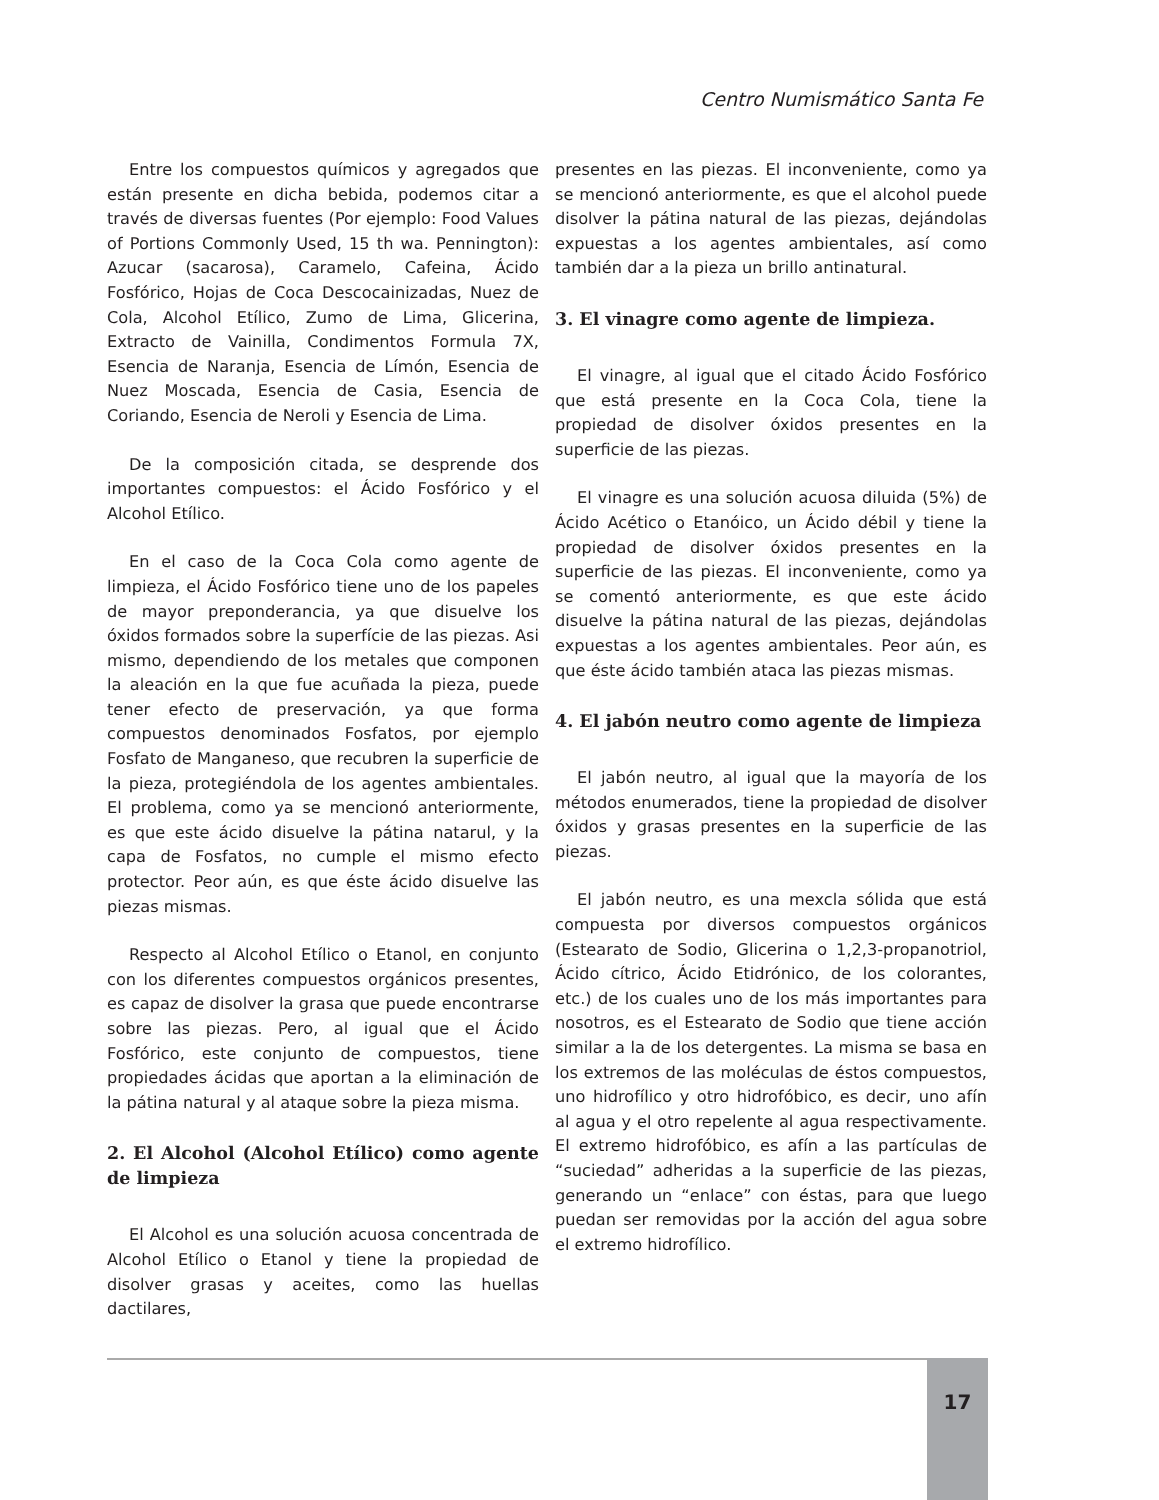Centro Numismático Santa Fe
Entre los compuestos químicos y agregados que están presente en dicha bebida, podemos citar a través de diversas fuentes (Por ejemplo: Food Values of Portions Commonly Used, 15 th wa. Pennington): Azucar (sacarosa), Caramelo, Cafeina, Ácido Fosfórico, Hojas de Coca Descocainizadas, Nuez de Cola, Alcohol Etílico, Zumo de Lima, Glicerina, Extracto de Vainilla, Condimentos Formula 7X, Esencia de Naranja, Esencia de Límón, Esencia de Nuez Moscada, Esencia de Casia, Esencia de Coriando, Esencia de Neroli y Esencia de Lima.
De la composición citada, se desprende dos importantes compuestos: el Ácido Fosfórico y el Alcohol Etílico.
En el caso de la Coca Cola como agente de limpieza, el Ácido Fosfórico tiene uno de los papeles de mayor preponderancia, ya que disuelve los óxidos formados sobre la superfície de las piezas. Asi mismo, dependiendo de los metales que componen la aleación en la que fue acuñada la pieza, puede tener efecto de preservación, ya que forma compuestos denominados Fosfatos, por ejemplo Fosfato de Manganeso, que recubren la superficie de la pieza, protegiéndola de los agentes ambientales. El problema, como ya se mencionó anteriormente, es que este ácido disuelve la pátina natarul, y la capa de Fosfatos, no cumple el mismo efecto protector. Peor aún, es que éste ácido disuelve las piezas mismas.
Respecto al Alcohol Etílico o Etanol, en conjunto con los diferentes compuestos orgánicos presentes, es capaz de disolver la grasa que puede encontrarse sobre las piezas. Pero, al igual que el Ácido Fosfórico, este conjunto de compuestos, tiene propiedades ácidas que aportan a la eliminación de la pátina natural y al ataque sobre la pieza misma.
2. El Alcohol (Alcohol Etílico) como agente de limpieza
El Alcohol es una solución acuosa concentrada de Alcohol Etílico o Etanol y tiene la propiedad de disolver grasas y aceites, como las huellas dactilares,
presentes en las piezas. El inconveniente, como ya se mencionó anteriormente, es que el alcohol puede disolver la pátina natural de las piezas, dejándolas expuestas a los agentes ambientales, así como también dar a la pieza un brillo antinatural.
3. El vinagre como agente de limpieza.
El vinagre, al igual que el citado Ácido Fosfórico que está presente en la Coca Cola, tiene la propiedad de disolver óxidos presentes en la superficie de las piezas.
El vinagre es una solución acuosa diluida (5%) de Ácido Acético o Etanóico, un Ácido débil y tiene la propiedad de disolver óxidos presentes en la superficie de las piezas. El inconveniente, como ya se comentó anteriormente, es que este ácido disuelve la pátina natural de las piezas, dejándolas expuestas a los agentes ambientales. Peor aún, es que éste ácido también ataca las piezas mismas.
4. El jabón neutro como agente de limpieza
El jabón neutro, al igual que la mayoría de los métodos enumerados, tiene la propiedad de disolver óxidos y grasas presentes en la superficie de las piezas.
El jabón neutro, es una mexcla sólida que está compuesta por diversos compuestos orgánicos (Estearato de Sodio, Glicerina o 1,2,3-propanotriol, Ácido cítrico, Ácido Etidrónico, de los colorantes, etc.) de los cuales uno de los más importantes para nosotros, es el Estearato de Sodio que tiene acción similar a la de los detergentes. La misma se basa en los extremos de las moléculas de éstos compuestos, uno hidrofílico y otro hidrofóbico, es decir, uno afín al agua y el otro repelente al agua respectivamente. El extremo hidrofóbico, es afín a las partículas de “suciedad” adheridas a la superficie de las piezas, generando un “enlace” con éstas, para que luego puedan ser removidas por la acción del agua sobre el extremo hidrofílico.
17